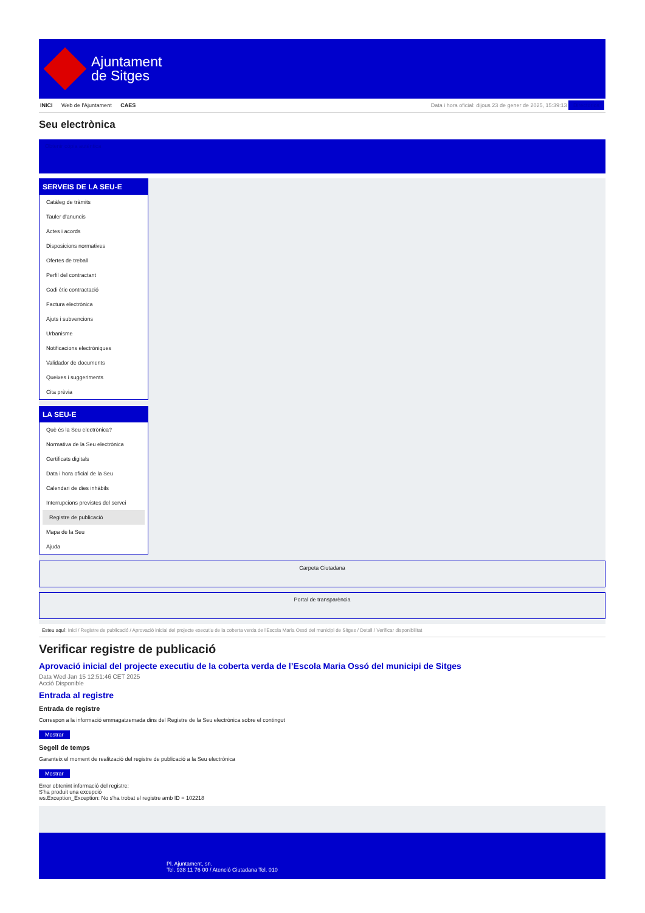Ajuntament
de Sitges
INICI Web de l'Ajuntament CAES
Data i hora oficial: dijous 23 de gener de 2025, 15:39:13 Directorios
Seu electrònica
Obtenir còpia autèntica
SERVEIS DE LA SEU-E
Catàleg de tràmits
Tauler d'anuncis
Actes i acords
Disposicions normatives
Ofertes de treball
Perfil del contractant
Codi ètic contractació
Factura electrònica
Ajuts i subvencions
Urbanisme
Notificacions electròniques
Validador de documents
Queixes i suggeriments
Cita prèvia
LA SEU-E
Què és la Seu electrònica?
Normativa de la Seu electrònica
Certificats digitals
Data i hora oficial de la Seu
Calendari de dies inhàbils
Interrupcions previstes del servei
Registre de publicació
Mapa de la Seu
Ajuda
Carpeta Ciutadana
Portal de transparència
Esteu aquí: Inici / Registre de publicació / Aprovació inicial del projecte executiu de la coberta verda de l'Escola Maria Ossó del municipi de Sitges / Detall / Verificar disponibilitat
Verificar registre de publicació
Aprovació inicial del projecte executiu de la coberta verda de l’Escola Maria Ossó del municipi de Sitges
Data Wed Jan 15 12:51:46 CET 2025
Acció Disponible
Entrada al registre
Entrada de registre
Correspon a la informació emmagatzemada dins del Registre de la Seu electrònica sobre el contingut
Mostrar
Segell de temps
Garanteix el moment de realització del registre de publicació a la Seu electrònica
Mostrar
Error obtenint informació del registre:
S'ha produit una excepció
ws.Exception_Exception: No s'ha trobat el registre amb ID = 102218
Pl. Ajuntament, sn.
Tel. 938 11 76 00 / Atenció Ciutadana Tel. 010